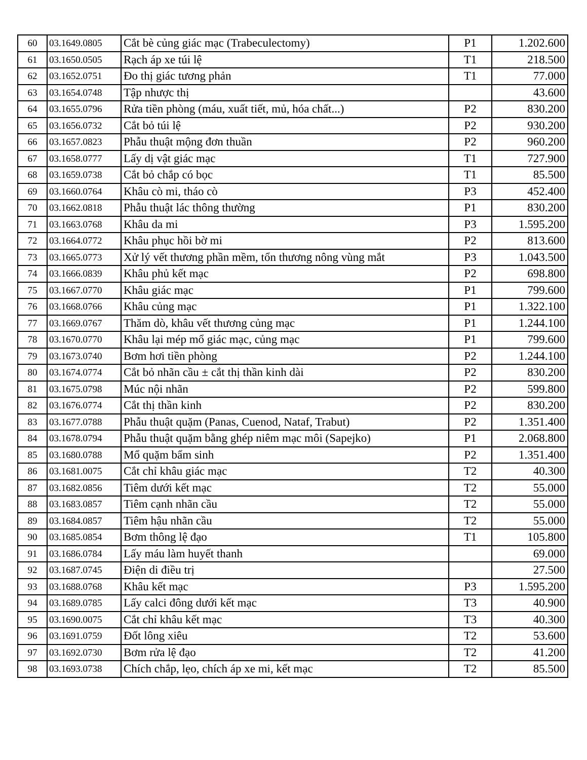| 60 | 03.1649.0805 | Cắt bè củng giác mạc (Trabeculectomy) | P1 | 1.202.600 |
| 61 | 03.1650.0505 | Rạch áp xe túi lệ | T1 | 218.500 |
| 62 | 03.1652.0751 | Đo thị giác tương phản | T1 | 77.000 |
| 63 | 03.1654.0748 | Tập nhược thị | | 43.600 |
| 64 | 03.1655.0796 | Rửa tiền phòng (máu, xuất tiết, mủ, hóa chất...) | P2 | 830.200 |
| 65 | 03.1656.0732 | Cắt bỏ túi lệ | P2 | 930.200 |
| 66 | 03.1657.0823 | Phẫu thuật mộng đơn thuần | P2 | 960.200 |
| 67 | 03.1658.0777 | Lấy dị vật giác mạc | T1 | 727.900 |
| 68 | 03.1659.0738 | Cắt bỏ chắp có bọc | T1 | 85.500 |
| 69 | 03.1660.0764 | Khâu cò mi, tháo cò | P3 | 452.400 |
| 70 | 03.1662.0818 | Phẫu thuật lác thông thường | P1 | 830.200 |
| 71 | 03.1663.0768 | Khâu da mi | P3 | 1.595.200 |
| 72 | 03.1664.0772 | Khâu phục hồi bờ mi | P2 | 813.600 |
| 73 | 03.1665.0773 | Xử lý vết thương phần mềm, tổn thương nông vùng mắt | P3 | 1.043.500 |
| 74 | 03.1666.0839 | Khâu phủ kết mạc | P2 | 698.800 |
| 75 | 03.1667.0770 | Khâu giác mạc | P1 | 799.600 |
| 76 | 03.1668.0766 | Khâu củng mạc | P1 | 1.322.100 |
| 77 | 03.1669.0767 | Thăm dò, khâu vết thương củng mạc | P1 | 1.244.100 |
| 78 | 03.1670.0770 | Khâu lại mép mổ giác mạc, củng mạc | P1 | 799.600 |
| 79 | 03.1673.0740 | Bơm hơi tiền phòng | P2 | 1.244.100 |
| 80 | 03.1674.0774 | Cắt bỏ nhãn cầu ± cắt thị thần kinh dài | P2 | 830.200 |
| 81 | 03.1675.0798 | Múc nội nhãn | P2 | 599.800 |
| 82 | 03.1676.0774 | Cắt thị thần kinh | P2 | 830.200 |
| 83 | 03.1677.0788 | Phẫu thuật quặm (Panas, Cuenod, Nataf, Trabut) | P2 | 1.351.400 |
| 84 | 03.1678.0794 | Phẫu thuật quặm bằng ghép niêm mạc môi (Sapejko) | P1 | 2.068.800 |
| 85 | 03.1680.0788 | Mổ quặm bẩm sinh | P2 | 1.351.400 |
| 86 | 03.1681.0075 | Cắt chỉ khâu giác mạc | T2 | 40.300 |
| 87 | 03.1682.0856 | Tiêm dưới kết mạc | T2 | 55.000 |
| 88 | 03.1683.0857 | Tiêm cạnh nhãn cầu | T2 | 55.000 |
| 89 | 03.1684.0857 | Tiêm hậu nhãn cầu | T2 | 55.000 |
| 90 | 03.1685.0854 | Bơm thông lệ đạo | T1 | 105.800 |
| 91 | 03.1686.0784 | Lấy máu làm huyết thanh | | 69.000 |
| 92 | 03.1687.0745 | Điện di điều trị | | 27.500 |
| 93 | 03.1688.0768 | Khâu kết mạc | P3 | 1.595.200 |
| 94 | 03.1689.0785 | Lấy calci đông dưới kết mạc | T3 | 40.900 |
| 95 | 03.1690.0075 | Cắt chỉ khâu kết mạc | T3 | 40.300 |
| 96 | 03.1691.0759 | Đốt lông xiêu | T2 | 53.600 |
| 97 | 03.1692.0730 | Bơm rửa lệ đạo | T2 | 41.200 |
| 98 | 03.1693.0738 | Chích chắp, lẹo, chích áp xe mi, kết mạc | T2 | 85.500 |